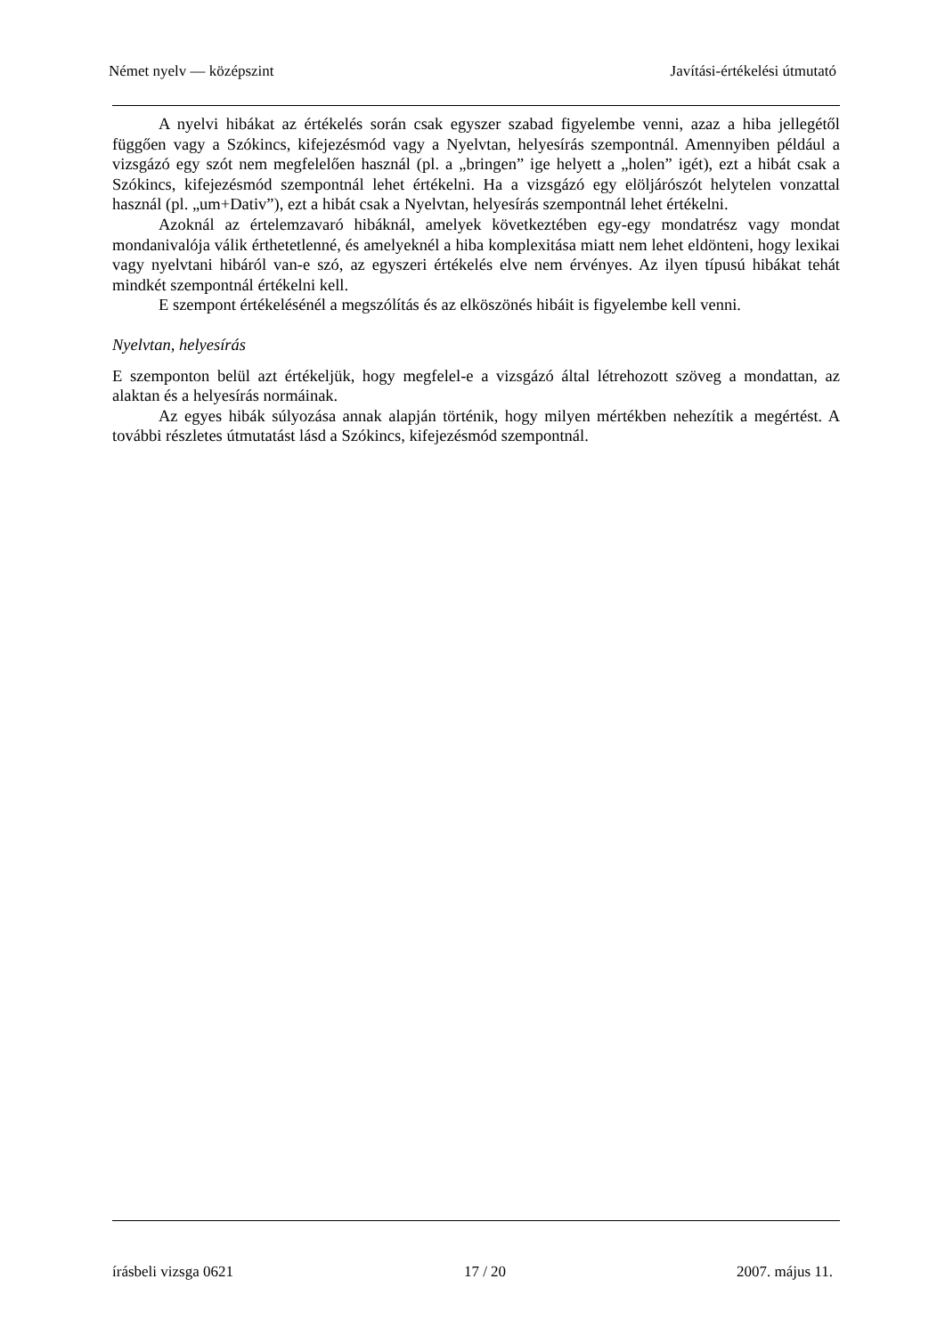Német nyelv — középszint Javítási-értékelési útmutató
A nyelvi hibákat az értékelés során csak egyszer szabad figyelembe venni, azaz a hiba jellegétől függően vagy a Szókincs, kifejezésmód vagy a Nyelvtan, helyesírás szempontnál. Amennyiben például a vizsgázó egy szót nem megfelelően használ (pl. a „bringen” ige helyett a „holen” igét), ezt a hibát csak a Szókincs, kifejezésmód szempontnál lehet értékelni. Ha a vizsgázó egy elöljárószót helytelen vonzattal használ (pl. „um+Dativ”), ezt a hibát csak a Nyelvtan, helyesírás szempontnál lehet értékelni.
Azoknál az értelemzavaró hibáknál, amelyek következtében egy-egy mondatrész vagy mondat mondanivalója válik érthetetlenné, és amelyeknél a hiba komplexitása miatt nem lehet eldönteni, hogy lexikai vagy nyelvtani hibáról van-e szó, az egyszeri értékelés elve nem érvényes. Az ilyen típusú hibákat tehát mindkét szempontnál értékelni kell.
E szempont értékelésénél a megszólítás és az elköszönés hibáit is figyelembe kell venni.
Nyelvtan, helyesírás
E szemponton belül azt értékeljük, hogy megfelel-e a vizsgázó által létrehozott szöveg a mondattan, az alaktan és a helyesírás normáinak.
Az egyes hibák súlyozása annak alapján történik, hogy milyen mértékben nehezítik a megértést. A további részletes útmutatást lásd a Szókincs, kifejezésmód szempontnál.
írásbeli vizsga 0621 17 / 20 2007. május 11.